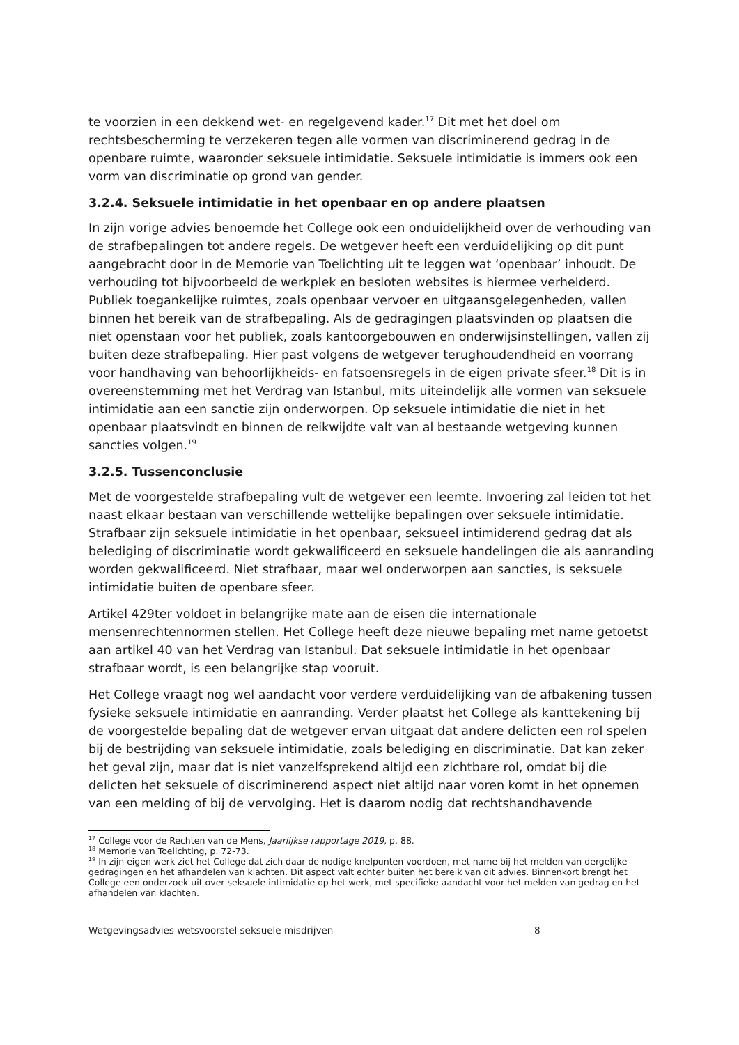te voorzien in een dekkend wet- en regelgevend kader.<sup>17</sup> Dit met het doel om rechtsbescherming te verzekeren tegen alle vormen van discriminerend gedrag in de openbare ruimte, waaronder seksuele intimidatie. Seksuele intimidatie is immers ook een vorm van discriminatie op grond van gender.
3.2.4. Seksuele intimidatie in het openbaar en op andere plaatsen
In zijn vorige advies benoemde het College ook een onduidelijkheid over de verhouding van de strafbepalingen tot andere regels. De wetgever heeft een verduidelijking op dit punt aangebracht door in de Memorie van Toelichting uit te leggen wat ‘openbaar’ inhoudt. De verhouding tot bijvoorbeeld de werkplek en besloten websites is hiermee verhelderd. Publiek toegankelijke ruimtes, zoals openbaar vervoer en uitgaansgelegenheden, vallen binnen het bereik van de strafbepaling. Als de gedragingen plaatsvinden op plaatsen die niet openstaan voor het publiek, zoals kantoorgebouwen en onderwijsinstellingen, vallen zij buiten deze strafbepaling. Hier past volgens de wetgever terughoudendheid en voorrang voor handhaving van behoorlijkheids- en fatsoensregels in de eigen private sfeer.<sup>18</sup> Dit is in overeenstemming met het Verdrag van Istanbul, mits uiteindelijk alle vormen van seksuele intimidatie aan een sanctie zijn onderworpen. Op seksuele intimidatie die niet in het openbaar plaatsvindt en binnen de reikwijdte valt van al bestaande wetgeving kunnen sancties volgen.<sup>19</sup>
3.2.5. Tussenconclusie
Met de voorgestelde strafbepaling vult de wetgever een leemte. Invoering zal leiden tot het naast elkaar bestaan van verschillende wettelijke bepalingen over seksuele intimidatie. Strafbaar zijn seksuele intimidatie in het openbaar, seksueel intimiderend gedrag dat als belediging of discriminatie wordt gekwalificeerd en seksuele handelingen die als aanranding worden gekwalificeerd. Niet strafbaar, maar wel onderworpen aan sancties, is seksuele intimidatie buiten de openbare sfeer.
Artikel 429ter voldoet in belangrijke mate aan de eisen die internationale mensenrechtennormen stellen. Het College heeft deze nieuwe bepaling met name getoetst aan artikel 40 van het Verdrag van Istanbul. Dat seksuele intimidatie in het openbaar strafbaar wordt, is een belangrijke stap vooruit.
Het College vraagt nog wel aandacht voor verdere verduidelijking van de afbakening tussen fysieke seksuele intimidatie en aanranding. Verder plaatst het College als kanttekening bij de voorgestelde bepaling dat de wetgever ervan uitgaat dat andere delicten een rol spelen bij de bestrijding van seksuele intimidatie, zoals belediging en discriminatie. Dat kan zeker het geval zijn, maar dat is niet vanzelfsprekend altijd een zichtbare rol, omdat bij die delicten het seksuele of discriminerend aspect niet altijd naar voren komt in het opnemen van een melding of bij de vervolging. Het is daarom nodig dat rechtshandhavende
<sup>17</sup> College voor de Rechten van de Mens, Jaarlijkse rapportage 2019, p. 88.
<sup>18</sup> Memorie van Toelichting, p. 72-73.
<sup>19</sup> In zijn eigen werk ziet het College dat zich daar de nodige knelpunten voordoen, met name bij het melden van dergelijke gedragingen en het afhandelen van klachten. Dit aspect valt echter buiten het bereik van dit advies. Binnenkort brengt het College een onderzoek uit over seksuele intimidatie op het werk, met specifieke aandacht voor het melden van gedrag en het afhandelen van klachten.
Wetgevingsadvies wetsvoorstel seksuele misdrijven 8